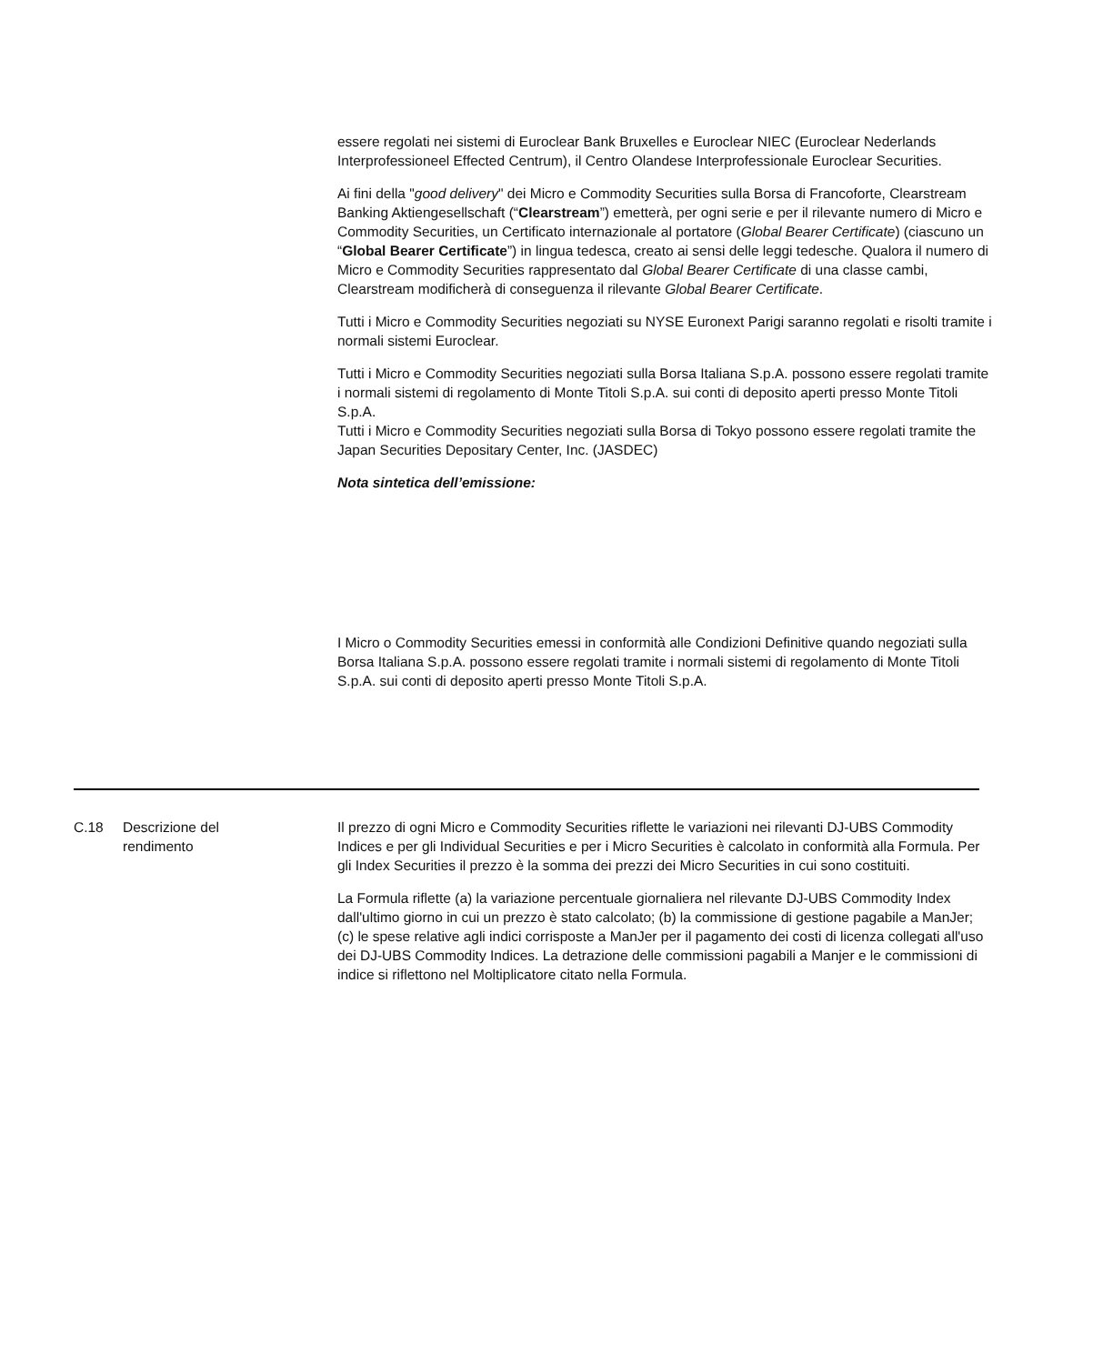essere regolati nei sistemi di Euroclear Bank Bruxelles e Euroclear NIEC (Euroclear Nederlands Interprofessioneel Effected Centrum), il Centro Olandese Interprofessionale Euroclear Securities.
Ai fini della "good delivery" dei Micro e Commodity Securities sulla Borsa di Francoforte, Clearstream Banking Aktiengesellschaft (“Clearstream”) emetterà, per ogni serie e per il rilevante numero di Micro e Commodity Securities, un Certificato internazionale al portatore (Global Bearer Certificate) (ciascuno un “Global Bearer Certificate”) in lingua tedesca, creato ai sensi delle leggi tedesche. Qualora il numero di Micro e Commodity Securities rappresentato dal Global Bearer Certificate di una classe cambi, Clearstream modificherà di conseguenza il rilevante Global Bearer Certificate.
Tutti i Micro e Commodity Securities negoziati su NYSE Euronext Parigi saranno regolati e risolti tramite i normali sistemi Euroclear.
Tutti i Micro e Commodity Securities negoziati sulla Borsa Italiana S.p.A. possono essere regolati tramite i normali sistemi di regolamento di Monte Titoli S.p.A. sui conti di deposito aperti presso Monte Titoli S.p.A.
Tutti i Micro e Commodity Securities negoziati sulla Borsa di Tokyo possono essere regolati tramite the Japan Securities Depositary Center, Inc. (JASDEC)
Nota sintetica dell’emissione:
I Micro o Commodity Securities emessi in conformità alle Condizioni Definitive quando negoziati sulla Borsa Italiana S.p.A. possono essere regolati tramite i normali sistemi di regolamento di Monte Titoli S.p.A. sui conti di deposito aperti presso Monte Titoli S.p.A.
| C.18 | Descrizione del rendimento | Il prezzo di ogni Micro e Commodity Securities riflette le variazioni nei rilevanti DJ-UBS Commodity Indices e per gli Individual Securities e per i Micro Securities è calcolato in conformità alla Formula. Per gli Index Securities il prezzo è la somma dei prezzi dei Micro Securities in cui sono costituiti. La Formula riflette (a) la variazione percentuale giornaliera nel rilevante DJ-UBS Commodity Index dall'ultimo giorno in cui un prezzo è stato calcolato; (b) la commissione di gestione pagabile a ManJer; (c) le spese relative agli indici corrisposte a ManJer per il pagamento dei costi di licenza collegati all'uso dei DJ-UBS Commodity Indices. La detrazione delle commissioni pagabili a Manjer e le commissioni di indice si riflettono nel Moltiplicatore citato nella Formula. |